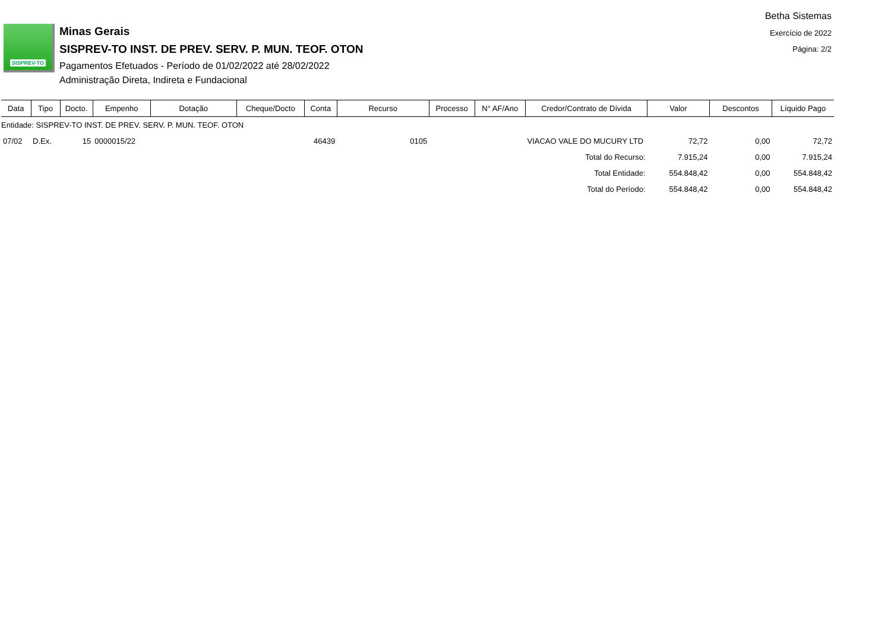Betha Sistemas
Exercício de 2022
Página: 2/2
SISPREV-TO
Minas Gerais
SISPREV-TO INST. DE PREV. SERV. P. MUN. TEOF. OTON
Pagamentos Efetuados - Período de 01/02/2022 até 28/02/2022
Administração Direta, Indireta e Fundacional
| Data | Tipo | Docto. | Empenho | Dotação | Cheque/Docto | Conta | Recurso | Processo | N° AF/Ano | Credor/Contrato de Dívida | Valor | Descontos | Líquido Pago |
| --- | --- | --- | --- | --- | --- | --- | --- | --- | --- | --- | --- | --- | --- |
| Entidade: SISPREV-TO INST. DE PREV. SERV. P. MUN. TEOF. OTON | | | | | | | | | | | | | |
| 07/02 | D.Ex. | 15 | 0000015/22 | | | 46439 | 0105 | | | VIACAO VALE DO MUCURY LTD | 72,72 | 0,00 | 72,72 |
| Total do Recurso: | | | | | | | | | | | 7.915,24 | 0,00 | 7.915,24 |
| Total Entidade: | | | | | | | | | | | 554.848,42 | 0,00 | 554.848,42 |
| Total do Período: | | | | | | | | | | | 554.848,42 | 0,00 | 554.848,42 |